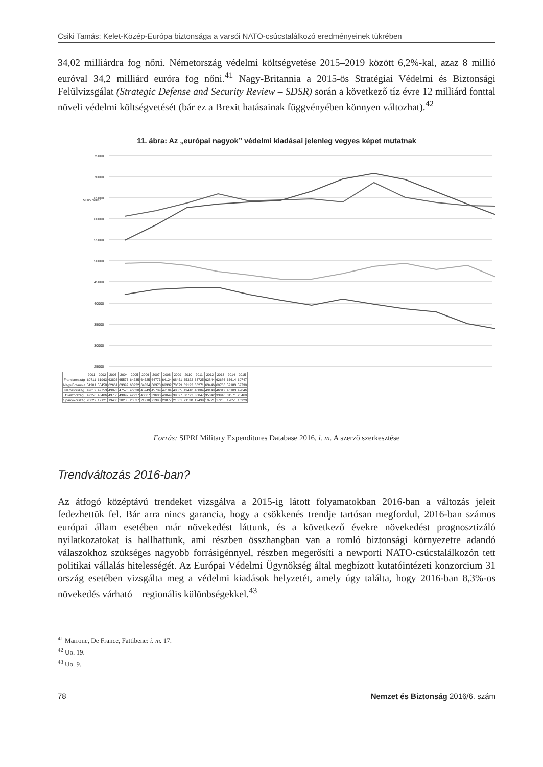Csiki Tamás: Kelet-Közép-Európa biztonsága a varsói NATO-csúcstalálkozó eredményeinek tükrében
34,02 milliárdra fog nőni. Németország védelmi költségvetése 2015–2019 között 6,2%-kal, azaz 8 millió euróval 34,2 milliárd euróra fog nőni.<sup>41</sup> Nagy-Britannia a 2015-ös Stratégiai Védelmi és Biztonsági Felülvizsgálat (Strategic Defense and Security Review – SDSR) során a következő tíz évre 12 milliárd fonttal növeli védelmi költségvetését (bár ez a Brexit hatásainak függvényében könnyen változhat).<sup>42</sup>
11. ábra: Az „európai nagyok” védelmi kiadásai jelenleg vegyes képet mutatnak
75000
70000
65000
60000
55000
50000
45000
40000
35000
30000
25000
Millió dollár
| | 2001 | 2002 | 2003 | 2004 | 2005 | 2006 | 2007 | 2008 | 2009 | 2010 | 2011 | 2012 | 2013 | 2014 | 2015 |
| --- | --- | --- | --- | --- | --- | --- | --- | --- | --- | --- | --- | --- | --- | --- | --- |
| Franciaország | 60711 | 61963 | 63826 | 65573 | 64235 | 64525 | 64773 | 64124 | 68451 | 65322 | 63725 | 62844 | 62686 | 63614 | 60747 |
| Nagy-Britannia | 54901 | 58458 | 62661 | 63392 | 63922 | 64334 | 66370 | 69332 | 70679 | 69192 | 66271 | 63446 | 60766 | 59183 | 59730 |
| Németország | 49619 | 49753 | 49073 | 47570 | 46830 | 45749 | 45789 | 47104 | 48885 | 49418 | 48004 | 49149 | 46312 | 46103 | 47046 |
| Olaszország | 42250 | 43406 | 43758 | 43897 | 42227 | 40867 | 39600 | 41049 | 39897 | 38772 | 38047 | 35342 | 33948 | 31571 | 28460 |
| Spanyolország | 20629 | 19121 | 19406 | 20285 | 20537 | 21210 | 21998 | 21877 | 21001 | 21138 | 19499 | 19721 | 17205 | 17051 | 16929 |
Forrás: SIPRI Military Expenditures Database 2016, i. m. A szerző szerkesztése
Trendváltozás 2016-ban?
Az átfogó középtávú trendeket vizsgálva a 2015-ig látott folyamatokban 2016-ban a változás jeleit fedezhettük fel. Bár arra nincs garancia, hogy a csökkenés trendje tartósan megfordul, 2016-ban számos európai állam esetében már növekedést láttunk, és a következő évekre növekedést prognosztizáló nyilatkozatokat is hallhattunk, ami részben összhangban van a romló biztonsági környezetre adandó válaszokhoz szükséges nagyobb forrásigénnyel, részben megerősíti a newporti NATO-csúcstalálkozón tett politikai vállalás hitelességét. Az Európai Védelmi Ügynökség által megbízott kutatóintézeti konzorcium 31 ország esetében vizsgálta meg a védelmi kiadások helyzetét, amely úgy találta, hogy 2016-ban 8,3%-os növekedés várható – regionális különbségekkel.<sup>43</sup>
<sup>41</sup> Marrone, De France, Fattibene: i. m. 17.
<sup>42</sup> Uo. 19.
<sup>43</sup> Uo. 9.
78 Nemzet és Biztonság 2016/6. szám